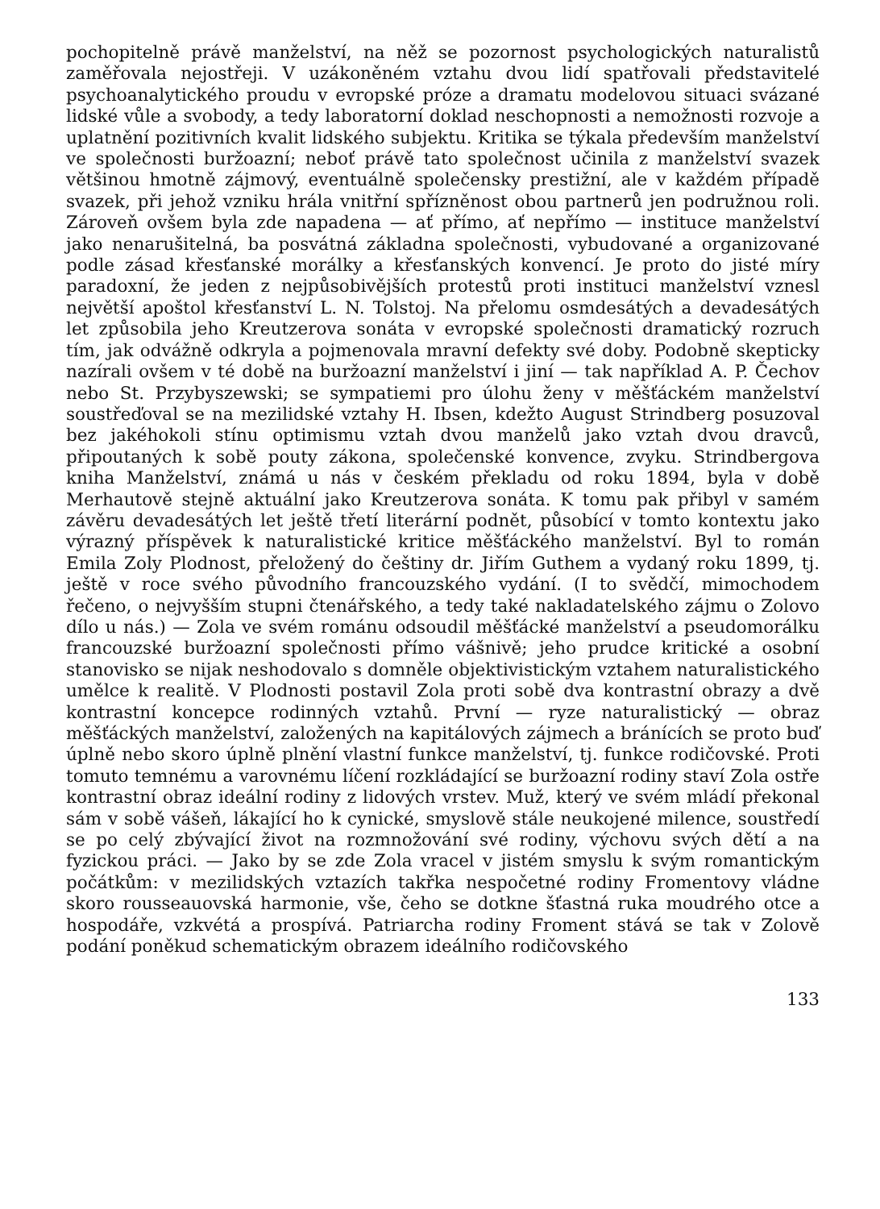pochopitelně právě manželství, na něž se pozornost psychologických naturalistů zaměřovala nejostřeji. V uzákoněném vztahu dvou lidí spatřovali představitelé psychoanalytického proudu v evropské próze a dramatu modelovou situaci svázané lidské vůle a svobody, a tedy laboratorní doklad neschopnosti a nemožnosti rozvoje a uplatnění pozitivních kvalit lidského subjektu. Kritika se týkala především manželství ve společnosti buržoazní; neboť právě tato společnost učinila z manželství svazek většinou hmotně zájmový, eventuálně společensky prestižní, ale v každém případě svazek, při jehož vzniku hrála vnitřní spřízněnost obou partnerů jen podružnou roli. Zároveň ovšem byla zde napadena — ať přímo, ať nepřímo — instituce manželství jako nenarušitelná, ba posvátná základna společnosti, vybudované a organizované podle zásad křesťanské morálky a křesťanských konvencí. Je proto do jisté míry paradoxní, že jeden z nejpůsobivějších protestů proti instituci manželství vznesl největší apoštol křesťanství L. N. Tolstoj. Na přelomu osmdesátých a devadesátých let způsobila jeho Kreutzerova sonáta v evropské společnosti dramatický rozruch tím, jak odvážně odkryla a pojmenovala mravní defekty své doby. Podobně skepticky nazírali ovšem v té době na buržoazní manželství i jiní — tak například A. P. Čechov nebo St. Przybyszewski; se sympatiemi pro úlohu ženy v měšťáckém manželství soustřeďoval se na mezilidské vztahy H. Ibsen, kdežto August Strindberg posuzoval bez jakéhokoli stínu optimismu vztah dvou manželů jako vztah dvou dravců, připoutaných k sobě pouty zákona, společenské konvence, zvyku. Strindbergova kniha Manželství, známá u nás v českém překladu od roku 1894, byla v době Merhautově stejně aktuální jako Kreutzerova sonáta. K tomu pak přibyl v samém závěru devadesátých let ještě třetí literární podnět, působící v tomto kontextu jako výrazný příspěvek k naturalistické kritice měšťáckého manželství. Byl to román Emila Zoly Plodnost, přeložený do češtiny dr. Jiřím Guthem a vydaný roku 1899, tj. ještě v roce svého původního francouzského vydání. (I to svědčí, mimochodem řečeno, o nejvyšším stupni čtenářského, a tedy také nakladatelského zájmu o Zolovo dílo u nás.) — Zola ve svém románu odsoudil měšťácké manželství a pseudomorálku francouzské buržoazní společnosti přímo vášnivě; jeho prudce kritické a osobní stanovisko se nijak neshodovalo s domněle objektivistickým vztahem naturalistického umělce k realitě. V Plodnosti postavil Zola proti sobě dva kontrastní obrazy a dvě kontrastní koncepce rodinných vztahů. První — ryze naturalistický — obraz měšťáckých manželství, založených na kapitálových zájmech a bránících se proto buď úplně nebo skoro úplně plnění vlastní funkce manželství, tj. funkce rodičovské. Proti tomuto temnému a varovnému líčení rozkládající se buržoazní rodiny staví Zola ostře kontrastní obraz ideální rodiny z lidových vrstev. Muž, který ve svém mládí překonal sám v sobě vášeň, lákající ho k cynické, smyslově stále neukojené milence, soustředí se po celý zbývající život na rozmnožování své rodiny, výchovu svých dětí a na fyzickou práci. — Jako by se zde Zola vracel v jistém smyslu k svým romantickým počátkům: v mezilidských vztazích takřka nespočetné rodiny Fromentovy vládne skoro rousseauovská harmonie, vše, čeho se dotkne šťastná ruka moudrého otce a hospodáře, vzkvétá a prospívá. Patriarcha rodiny Froment stává se tak v Zolově podání poněkud schematickým obrazem ideálního rodičovského
133